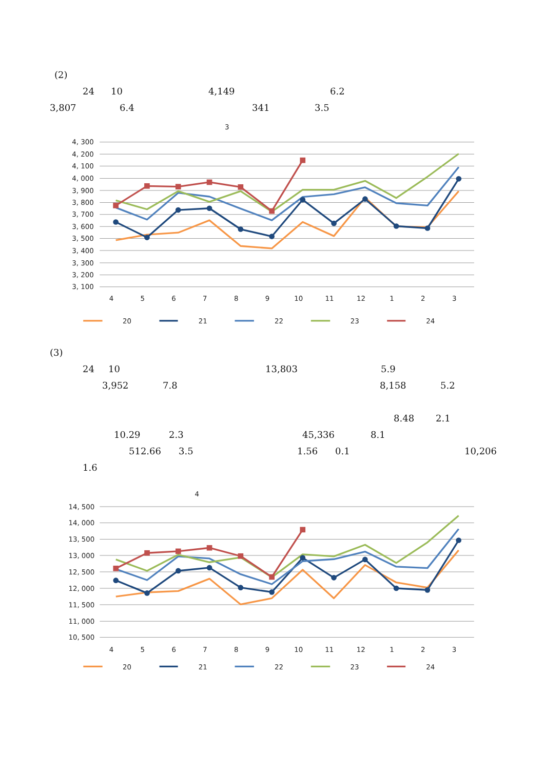(2)
24 10 4,149 6.2
3,807 6.4 341 3.5
3
4, 300
4, 200
4, 100
4, 000
3, 900
3, 800
3, 700
3, 600
3, 500
3, 400
3, 300
3, 200
3, 100
4
5
6
7
8
9
10
11
12
1
2
3
20
21
22
23
24
(3)
24 10 13,803 5.9
3,952 7.8 8,158 5.2
8.48 2.1
10.29 2.3 45,336 8.1
512.66 3.5 1.56 0.1 10,206
1.6
4
14, 500
14, 000
13, 500
13, 000
12, 500
12, 000
11, 500
11, 000
10, 500
4
5
6
7
8
9
10
11
12
1
2
3
20
21
22
23
24